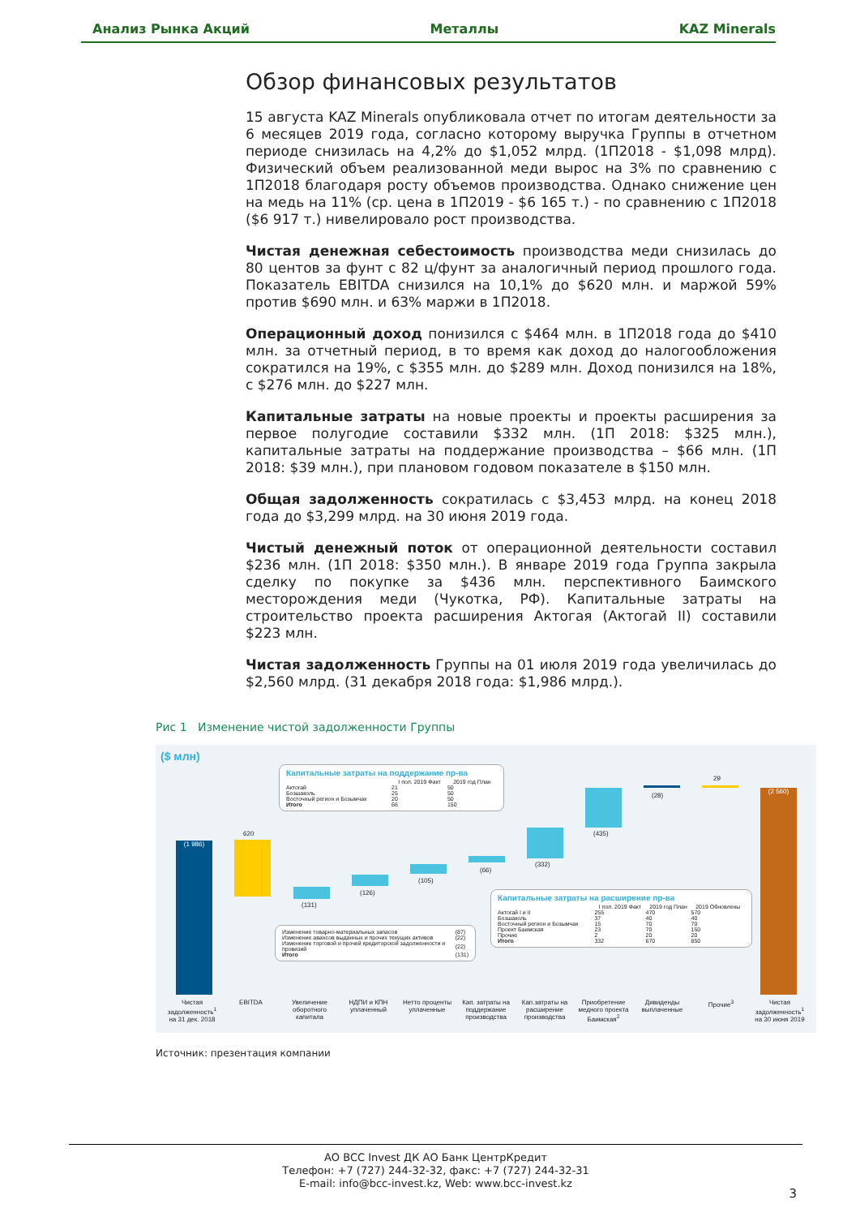Анализ Рынка Акций Металлы KAZ Minerals
Обзор финансовых результатов
15 августа KAZ Minerals опубликовала отчет по итогам деятельности за 6 месяцев 2019 года, согласно которому выручка Группы в отчетном периоде снизилась на 4,2% до $1,052 млрд. (1П2018 - $1,098 млрд). Физический объем реализованной меди вырос на 3% по сравнению с 1П2018 благодаря росту объемов производства. Однако снижение цен на медь на 11% (ср. цена в 1П2019 - $6 165 т.) - по сравнению с 1П2018 ($6 917 т.) нивелировало рост производства.
Чистая денежная себестоимость производства меди снизилась до 80 центов за фунт с 82 ц/фунт за аналогичный период прошлого года. Показатель EBITDA снизился на 10,1% до $620 млн. и маржой 59% против $690 млн. и 63% маржи в 1П2018.
Операционный доход понизился с $464 млн. в 1П2018 года до $410 млн. за отчетный период, в то время как доход до налогообложения сократился на 19%, с $355 млн. до $289 млн. Доход понизился на 18%, с $276 млн. до $227 млн.
Капитальные затраты на новые проекты и проекты расширения за первое полугодие составили $332 млн. (1П 2018: $325 млн.), капитальные затраты на поддержание производства – $66 млн. (1П 2018: $39 млн.), при плановом годовом показателе в $150 млн.
Общая задолженность сократилась с $3,453 млрд. на конец 2018 года до $3,299 млрд. на 30 июня 2019 года.
Чистый денежный поток от операционной деятельности составил $236 млн. (1П 2018: $350 млн.). В январе 2019 года Группа закрыла сделку по покупке за $436 млн. перспективного Баимского месторождения меди (Чукотка, РФ). Капитальные затраты на строительство проекта расширения Актогая (Актогай II) составили $223 млн.
Чистая задолженность Группы на 01 июля 2019 года увеличилась до $2,560 млрд. (31 декабря 2018 года: $1,986 млрд.).
Рис 1 Изменение чистой задолженности Группы
($ млн)
(1 986)
620
(131)
(126)
(105)
(66)
(332)
(435)
(28)
29
(2 560)
Капитальные затраты на поддержание пр-ва
| | I пол. 2019 Факт | 2019 год План |
| --- | --- | --- |
| Актогай | 21 | 50 |
| Бозшаколь | 25 | 50 |
| Восточный регион и Бозымчак | 20 | 50 |
| Итого | 66 | 150 |
| Изменение товарно-материальных запасов | (87) |
| Изменение авансов выданных и прочих текущих активов | (22) |
| Изменение торговой и прочей кредиторской задолженности и провизий | (22) |
| Итого | (131) |
Капитальные затраты на расширение пр-ва
| | I пол. 2019 Факт | 2019 год План | 2019 Обновлены |
| --- | --- | --- | --- |
| Актогай I и II | 255 | 470 | 570 |
| Бозшаколь | 37 | 40 | 40 |
| Восточный регион и Бозымчак | 15 | 70 | 70 |
| Проект Баимская | 23 | 70 | 150 |
| Прочие | 2 | 20 | 20 |
| Итого | 332 | 670 | 850 |
Чистая задолженность<sup>1</sup> на 31 дек. 2018 EBITDA Увеличение оборотного капитала НДПИ и КПН уплаченный Нетто проценты уплаченные Кап. затраты на поддержание производства Кап.затраты на расширение производства Приобретение медного проекта Баимская<sup>2</sup> Дивиденды выплаченные Прочие<sup>3</sup> Чистая задолженность<sup>1</sup> на 30 июня 2019
Источник: презентация компании
АО BCC Invest ДК АО Банк ЦентрКредит
Телефон: +7 (727) 244-32-32, факс: +7 (727) 244-32-31
E-mail: info@bcc-invest.kz, Web: www.bcc-invest.kz
3